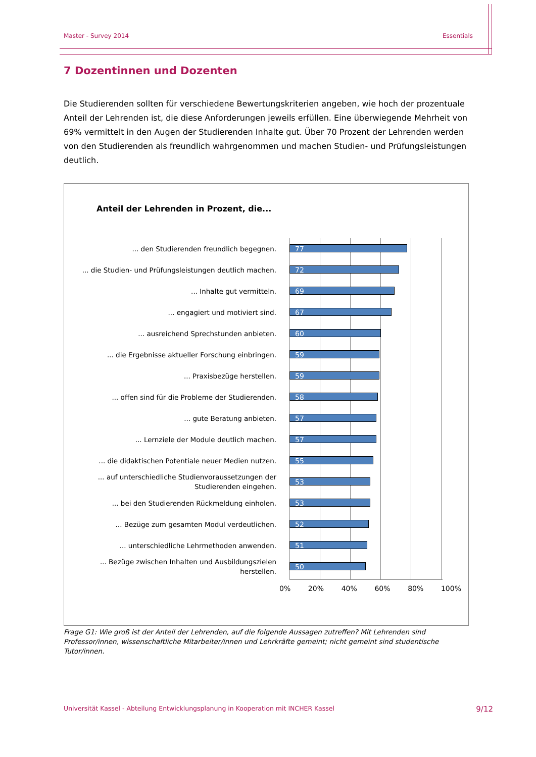Master - Survey 2014 Essentials
7 Dozentinnen und Dozenten
Die Studierenden sollten für verschiedene Bewertungskriterien angeben, wie hoch der prozentuale Anteil der Lehrenden ist, die diese Anforderungen jeweils erfüllen. Eine überwiegende Mehrheit von 69% vermittelt in den Augen der Studierenden Inhalte gut. Über 70 Prozent der Lehrenden werden von den Studierenden als freundlich wahrgenommen und machen Studien- und Prüfungsleistungen deutlich.
Anteil der Lehrenden in Prozent, die...
... den Studierenden freundlich begegnen.
77
... die Studien- und Prüfungsleistungen deutlich machen.
72
... Inhalte gut vermitteln.
69
... engagiert und motiviert sind.
67
... ausreichend Sprechstunden anbieten.
60
... die Ergebnisse aktueller Forschung einbringen.
59
... Praxisbezüge herstellen.
59
... offen sind für die Probleme der Studierenden.
58
... gute Beratung anbieten.
57
... Lernziele der Module deutlich machen.
57
... die didaktischen Potentiale neuer Medien nutzen.
55
... auf unterschiedliche Studienvoraussetzungen der Studierenden eingehen.
53
... bei den Studierenden Rückmeldung einholen.
53
... Bezüge zum gesamten Modul verdeutlichen.
52
... unterschiedliche Lehrmethoden anwenden.
51
... Bezüge zwischen Inhalten und Ausbildungszielen herstellen.
50
0% 20% 40% 60% 80% 100%
Frage G1: Wie groß ist der Anteil der Lehrenden, auf die folgende Aussagen zutreffen? Mit Lehrenden sind Professor/innen, wissenschaftliche Mitarbeiter/innen und Lehrkräfte gemeint; nicht gemeint sind studentische Tutor/innen.
Universität Kassel - Abteilung Entwicklungsplanung in Kooperation mit INCHER Kassel 9/12